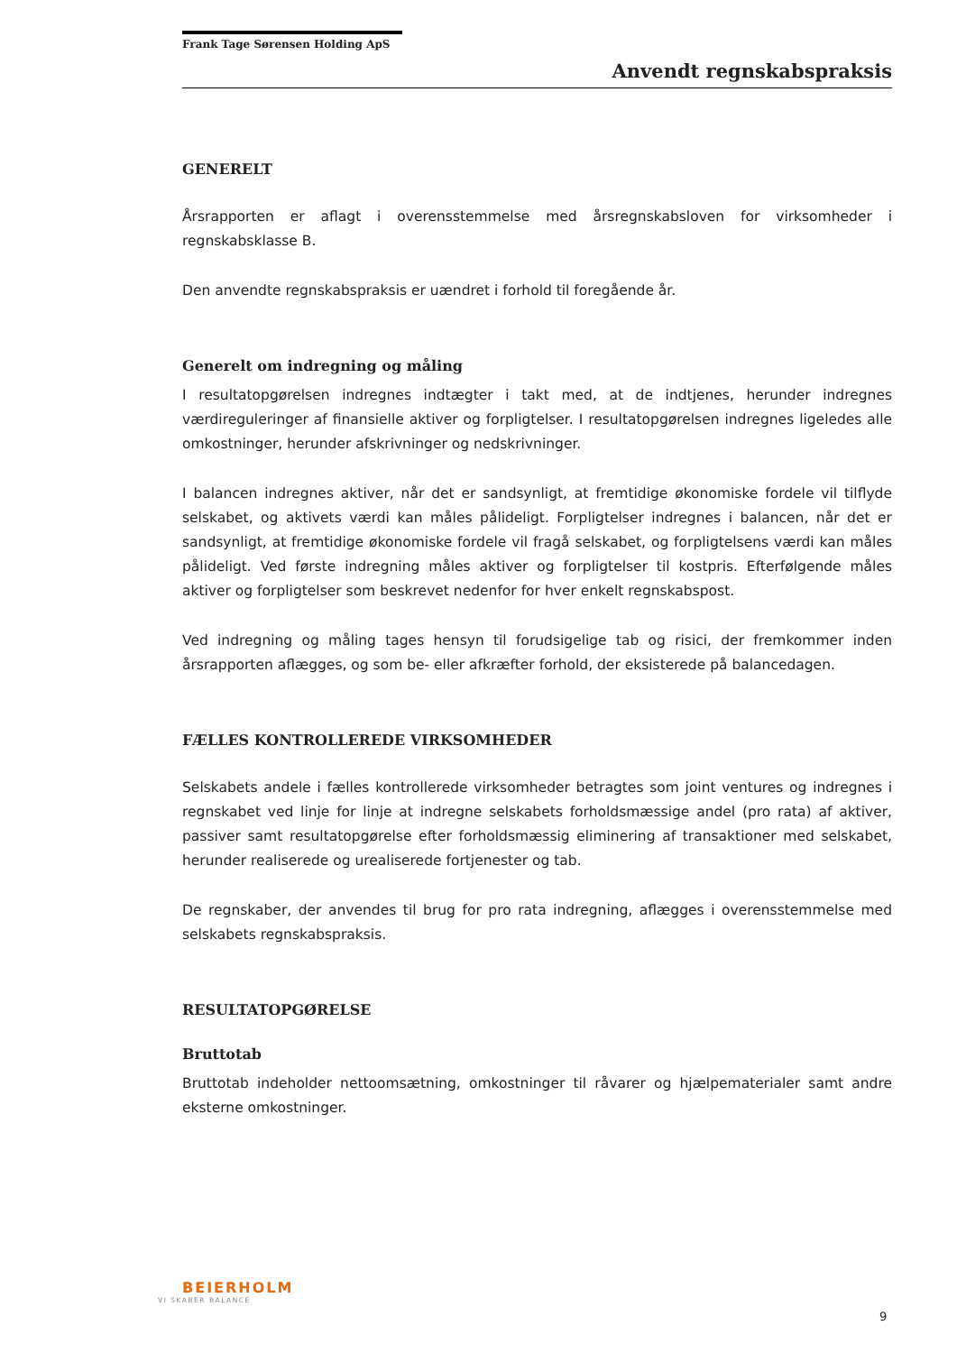Frank Tage Sørensen Holding ApS
Anvendt regnskabspraksis
GENERELT
Årsrapporten er aflagt i overensstemmelse med årsregnskabsloven for virksomheder i regnskabsklasse B.
Den anvendte regnskabspraksis er uændret i forhold til foregående år.
Generelt om indregning og måling
I resultatopgørelsen indregnes indtægter i takt med, at de indtjenes, herunder indregnes værdireguleringer af finansielle aktiver og forpligtelser. I resultatopgørelsen indregnes ligeledes alle omkostninger, herunder afskrivninger og nedskrivninger.
I balancen indregnes aktiver, når det er sandsynligt, at fremtidige økonomiske fordele vil tilflyde selskabet, og aktivets værdi kan måles pålideligt. Forpligtelser indregnes i balancen, når det er sandsynligt, at fremtidige økonomiske fordele vil fragå selskabet, og forpligtelsens værdi kan måles pålideligt. Ved første indregning måles aktiver og forpligtelser til kostpris. Efterfølgende måles aktiver og forpligtelser som beskrevet nedenfor for hver enkelt regnskabspost.
Ved indregning og måling tages hensyn til forudsigelige tab og risici, der fremkommer inden årsrapporten aflægges, og som be- eller afkræfter forhold, der eksisterede på balancedagen.
FÆLLES KONTROLLEREDE VIRKSOMHEDER
Selskabets andele i fælles kontrollerede virksomheder betragtes som joint ventures og indregnes i regnskabet ved linje for linje at indregne selskabets forholdsmæssige andel (pro rata) af aktiver, passiver samt resultatopgørelse efter forholdsmæssig eliminering af transaktioner med selskabet, herunder realiserede og urealiserede fortjenester og tab.
De regnskaber, der anvendes til brug for pro rata indregning, aflægges i overensstemmelse med selskabets regnskabspraksis.
RESULTATOPGØRELSE
Bruttotab
Bruttotab indeholder nettoomsætning, omkostninger til råvarer og hjælpematerialer samt andre eksterne omkostninger.
BEIERHOLM
VI SKABER BALANCE
9